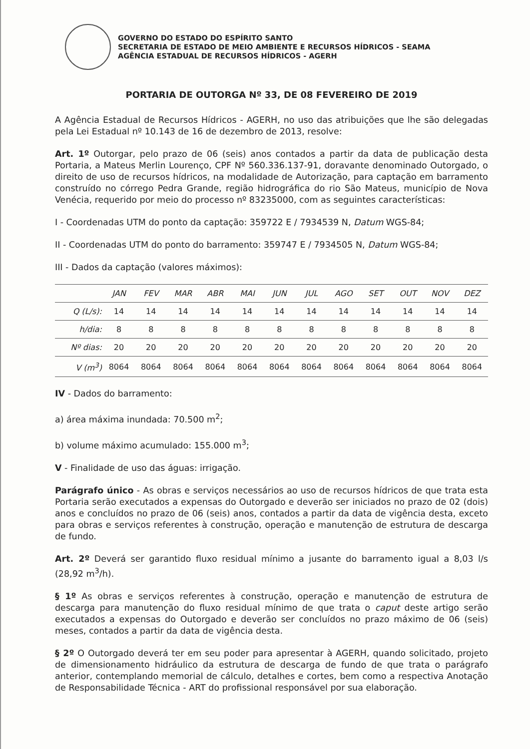GOVERNO DO ESTADO DO ESPÍRITO SANTO
SECRETARIA DE ESTADO DE MEIO AMBIENTE E RECURSOS HÍDRICOS - SEAMA
AGÊNCIA ESTADUAL DE RECURSOS HÍDRICOS - AGERH
PORTARIA DE OUTORGA Nº 33, DE 08 FEVEREIRO DE 2019
A Agência Estadual de Recursos Hídricos - AGERH, no uso das atribuições que lhe são delegadas pela Lei Estadual nº 10.143 de 16 de dezembro de 2013, resolve:
Art. 1º Outorgar, pelo prazo de 06 (seis) anos contados a partir da data de publicação desta Portaria, a Mateus Merlin Lourenço, CPF Nº 560.336.137-91, doravante denominado Outorgado, o direito de uso de recursos hídricos, na modalidade de Autorização, para captação em barramento construído no córrego Pedra Grande, região hidrográfica do rio São Mateus, município de Nova Venécia, requerido por meio do processo nº 83235000, com as seguintes características:
I - Coordenadas UTM do ponto da captação: 359722 E / 7934539 N, Datum WGS-84;
II - Coordenadas UTM do ponto do barramento: 359747 E / 7934505 N, Datum WGS-84;
III - Dados da captação (valores máximos):
| | JAN | FEV | MAR | ABR | MAI | JUN | JUL | AGO | SET | OUT | NOV | DEZ |
| --- | --- | --- | --- | --- | --- | --- | --- | --- | --- | --- | --- | --- |
| Q (L/s): | 14 | 14 | 14 | 14 | 14 | 14 | 14 | 14 | 14 | 14 | 14 | 14 |
| h/dia: | 8 | 8 | 8 | 8 | 8 | 8 | 8 | 8 | 8 | 8 | 8 | 8 |
| Nº dias: | 20 | 20 | 20 | 20 | 20 | 20 | 20 | 20 | 20 | 20 | 20 | 20 |
| V (m<sup>3</sup>) | 8064 | 8064 | 8064 | 8064 | 8064 | 8064 | 8064 | 8064 | 8064 | 8064 | 8064 | 8064 |
IV - Dados do barramento:
a) área máxima inundada: 70.500 m<sup>2</sup>;
b) volume máximo acumulado: 155.000 m<sup>3</sup>;
V - Finalidade de uso das águas: irrigação.
Parágrafo único - As obras e serviços necessários ao uso de recursos hídricos de que trata esta Portaria serão executados a expensas do Outorgado e deverão ser iniciados no prazo de 02 (dois) anos e concluídos no prazo de 06 (seis) anos, contados a partir da data de vigência desta, exceto para obras e serviços referentes à construção, operação e manutenção de estrutura de descarga de fundo.
Art. 2º Deverá ser garantido fluxo residual mínimo a jusante do barramento igual a 8,03 l/s (28,92 m<sup>3</sup>/h).
§ 1º As obras e serviços referentes à construção, operação e manutenção de estrutura de descarga para manutenção do fluxo residual mínimo de que trata o caput deste artigo serão executados a expensas do Outorgado e deverão ser concluídos no prazo máximo de 06 (seis) meses, contados a partir da data de vigência desta.
§ 2º O Outorgado deverá ter em seu poder para apresentar à AGERH, quando solicitado, projeto de dimensionamento hidráulico da estrutura de descarga de fundo de que trata o parágrafo anterior, contemplando memorial de cálculo, detalhes e cortes, bem como a respectiva Anotação de Responsabilidade Técnica - ART do profissional responsável por sua elaboração.